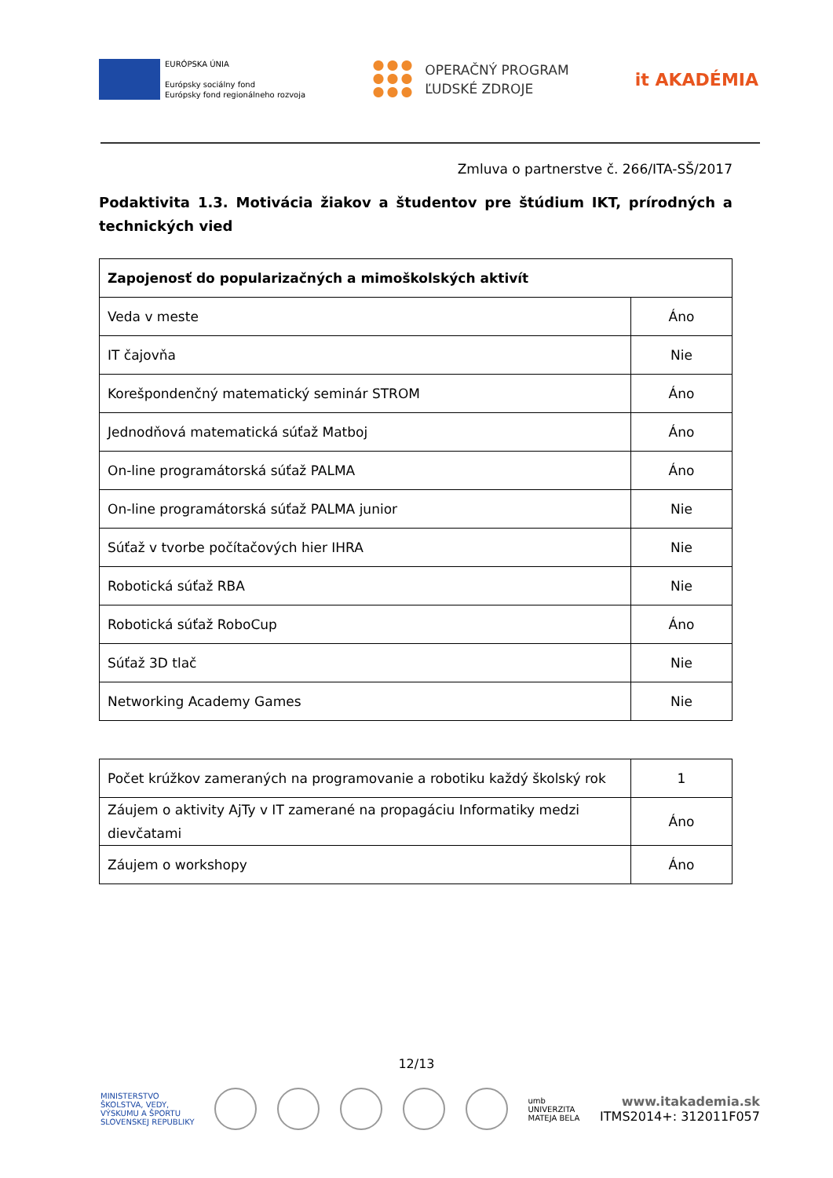EURÓPSKA ÚNIA
Európsky sociálny fond
Európsky fond regionálneho rozvoja
OPERAČNÝ PROGRAM
ĽUDSKÉ ZDROJE
it AKADÉMIA
Zmluva o partnerstve č. 266/ITA-SŠ/2017
Podaktivita 1.3. Motivácia žiakov a študentov pre štúdium IKT, prírodných a technických vied
| Zapojenosť do popularizačných a mimoškolských aktivít | |
| --- | --- |
| Veda v meste | Áno |
| IT čajovňa | Nie |
| Korešpondenčný matematický seminár STROM | Áno |
| Jednodňová matematická súťaž Matboj | Áno |
| On-line programátorská súťaž PALMA | Áno |
| On-line programátorská súťaž PALMA junior | Nie |
| Súťaž v tvorbe počítačových hier IHRA | Nie |
| Robotická súťaž RBA | Nie |
| Robotická súťaž RoboCup | Áno |
| Súťaž 3D tlač | Nie |
| Networking Academy Games | Nie |
| Počet krúžkov zameraných na programovanie a robotiku každý školský rok | 1 |
| Záujem o aktivity AjTy v IT zamerané na propagáciu Informatiky medzi dievčatami | Áno |
| Záujem o workshopy | Áno |
12/13
MINISTERSTVO
ŠKOLSTVA, VEDY,
VÝSKUMU A ŠPORTU
SLOVENSKEJ REPUBLIKY
umb
UNIVERZITA
MATEJA BELA
www.itakademia.sk
ITMS2014+: 312011F057